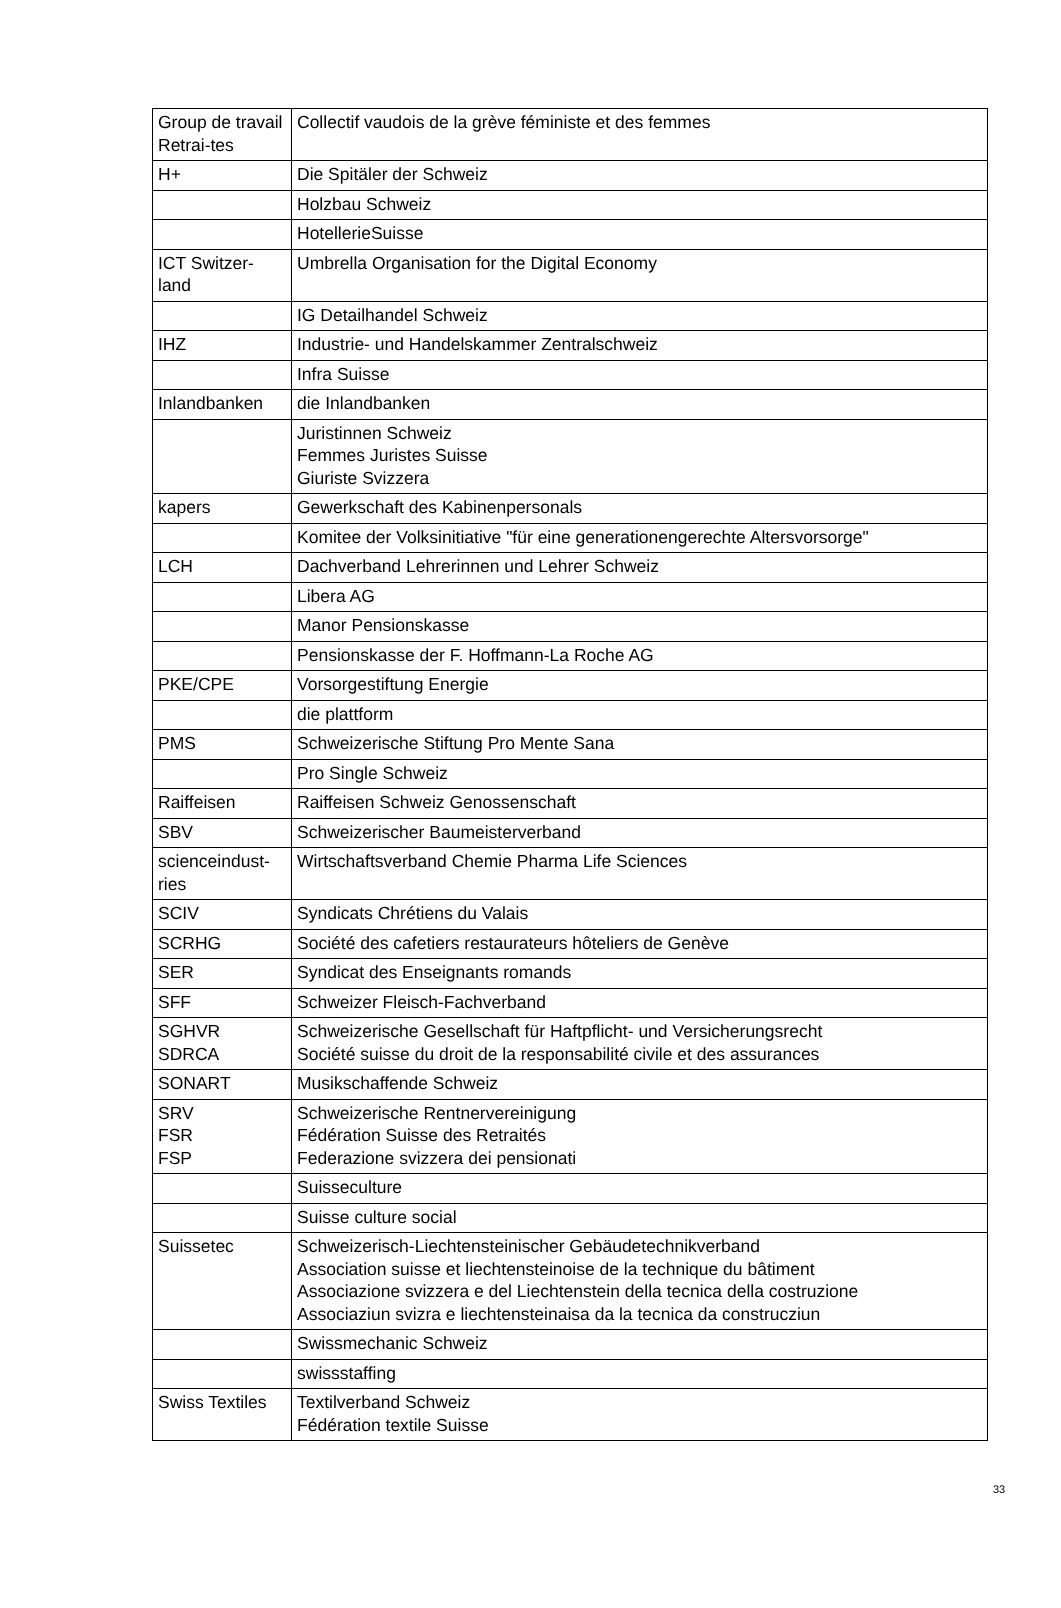| Group de travail Retrai-tes | Collectif vaudois de la grève féministe et des femmes |
| H+ | Die Spitäler der Schweiz |
| | Holzbau Schweiz |
| | HotellerieSuisse |
| ICT Switzer-land | Umbrella Organisation for the Digital Economy |
| | IG Detailhandel Schweiz |
| IHZ | Industrie- und Handelskammer Zentralschweiz |
| | Infra Suisse |
| Inlandbanken | die Inlandbanken |
| | Juristinnen Schweiz Femmes Juristes Suisse Giuriste Svizzera |
| kapers | Gewerkschaft des Kabinenpersonals |
| | Komitee der Volksinitiative "für eine generationengerechte Altersvorsorge" |
| LCH | Dachverband Lehrerinnen und Lehrer Schweiz |
| | Libera AG |
| | Manor Pensionskasse |
| | Pensionskasse der F. Hoffmann-La Roche AG |
| PKE/CPE | Vorsorgestiftung Energie |
| | die plattform |
| PMS | Schweizerische Stiftung Pro Mente Sana |
| | Pro Single Schweiz |
| Raiffeisen | Raiffeisen Schweiz Genossenschaft |
| SBV | Schweizerischer Baumeisterverband |
| scienceindust-ries | Wirtschaftsverband Chemie Pharma Life Sciences |
| SCIV | Syndicats Chrétiens du Valais |
| SCRHG | Société des cafetiers restaurateurs hôteliers de Genève |
| SER | Syndicat des Enseignants romands |
| SFF | Schweizer Fleisch-Fachverband |
| SGHVR SDRCA | Schweizerische Gesellschaft für Haftpflicht- und Versicherungsrecht Société suisse du droit de la responsabilité civile et des assurances |
| SONART | Musikschaffende Schweiz |
| SRV FSR FSP | Schweizerische Rentnervereinigung Fédération Suisse des Retraités Federazione svizzera dei pensionati |
| | Suisseculture |
| | Suisse culture social |
| Suissetec | Schweizerisch-Liechtensteinischer Gebäudetechnikverband Association suisse et liechtensteinoise de la technique du bâtiment Associazione svizzera e del Liechtenstein della tecnica della costruzione Associaziun svizra e liechtensteinaisa da la tecnica da construcziun |
| | Swissmechanic Schweiz |
| | swissstaffing |
| Swiss Textiles | Textilverband Schweiz Fédération textile Suisse |
33